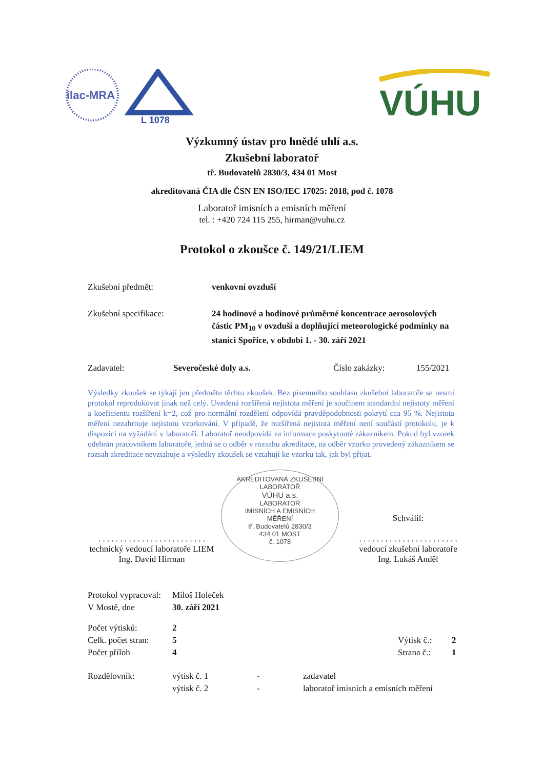ilac-MRA
L 1078
VÚHU
Výzkumný ústav pro hnědé uhlí a.s.
Zkušební laboratoř
tř. Budovatelů 2830/3, 434 01 Most
akreditovaná ČIA dle ČSN EN ISO/IEC 17025: 2018, pod č. 1078
Laboratoř imisních a emisních měření
tel. : +420 724 115 255, hirman@vuhu.cz
Protokol o zkoušce č. 149/21/LIEM
Zkušební předmět: venkovní ovzduší
Zkušební specifikace: 24 hodinové a hodinové průměrné koncentrace aerosolových částic PM<sub>10</sub> v ovzduší a doplňující meteorologické podmínky na stanici Spořice, v období 1. - 30. září 2021
Zadavatel: Severočeské doly a.s. Číslo zakázky: 155/2021
Výsledky zkoušek se týkají jen předmětu těchto zkoušek. Bez písemného souhlasu zkušební laboratoře se nesmí protokol reprodukovat jinak než celý. Uvedená rozšířená nejistota měření je součinem standardní nejistoty měření a koeficientu rozšíření k=2, což pro normální rozdělení odpovídá pravděpodobnosti pokrytí cca 95 %. Nejistota měření nezahrnuje nejistotu vzorkování. V případě, že rozšířená nejistota měření není součástí protokolu, je k dispozici na vyžádání v laboratoři. Laboratoř neodpovídá za informace poskytnuté zákazníkem. Pokud byl vzorek odebrán pracovníkem laboratoře, jedná se o odběr v rozsahu akreditace, na odběr vzorku provedený zákazníkem se rozsah akreditace nevztahuje a výsledky zkoušek se vztahují ke vzorku tak, jak byl přijat.
. . . . . . . . . . . . . . . . . . . . . . . . .
technický vedoucí laboratoře LIEM
Ing. David Hirman
AKREDITOVANÁ ZKUŠEBNÍ LABORATOŘ
VÚHU a.s.
LABORATOŘ
IMISNÍCH A EMISNÍCH
MĚŘENÍ
tř. Budovatelů 2830/3
434 01 MOST
č. 1078
Schválil:
. . . . . . . . . . . . . . . . . . . . . . .
vedoucí zkušební laboratoře
Ing. Lukáš Anděl
Protokol vypracoval:
Miloš Holeček
V Mostě, dne 30. září 2021
Počet výtisků: 2
Celk. počet stran:
5 Výtisk č.: 2
Počet příloh 4 Strana č.: 1
Rozdělovník: výtisk č. 1 - zadavatel
výtisk č. 2 - laboratoř imisních a emisních měření